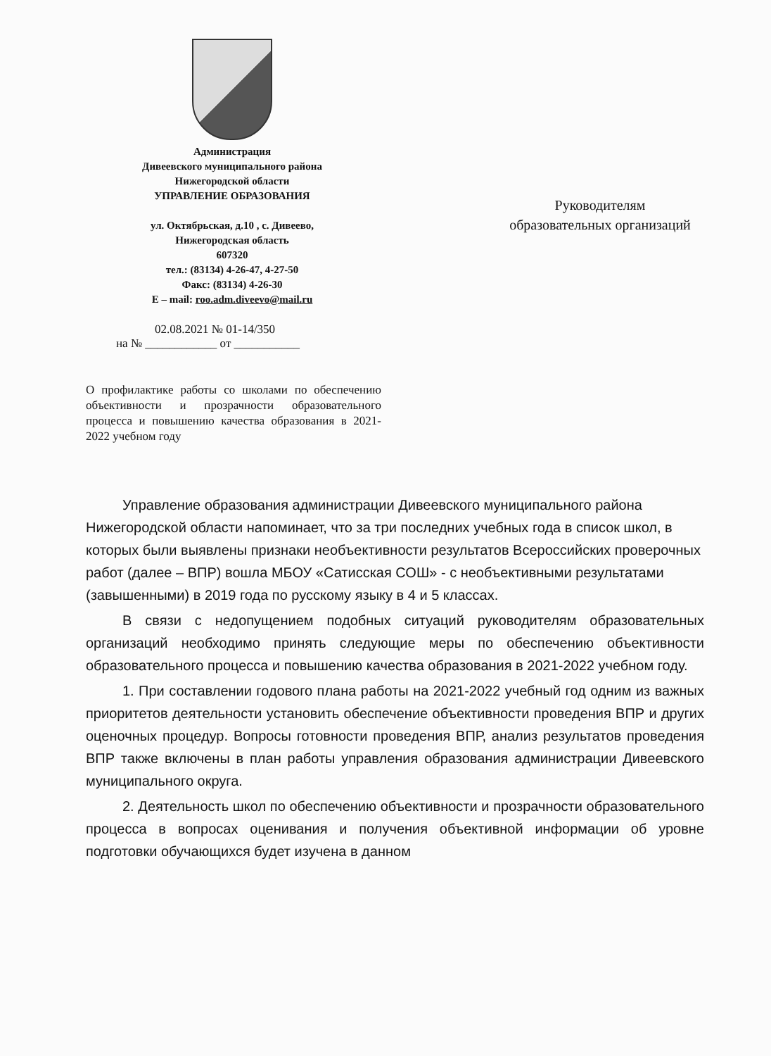Администрация
Дивеевского муниципального района
Нижегородской области
УПРАВЛЕНИЕ ОБРАЗОВАНИЯ
ул. Октябрьская, д.10 , с. Дивеево,
Нижегородская область
607320
тел.: (83134) 4-26-47, 4-27-50
Факс: (83134) 4-26-30
E – mail: roo.adm.diveevo@mail.ru
Руководителям
образовательных организаций
02.08.2021 № 01-14/350
на № ____________ от ___________
О профилактике работы со школами по обеспечению объективности и прозрачности образовательного процесса и повышению качества образования в 2021-2022 учебном году
Управление образования администрации Дивеевского муниципального района Нижегородской области напоминает, что за три последних учебных года в список школ, в которых были выявлены признаки необъективности результатов Всероссийских проверочных работ (далее – ВПР) вошла МБОУ «Сатисская СОШ» - с необъективными результатами (завышенными) в 2019 года по русскому языку в 4 и 5 классах.
В связи с недопущением подобных ситуаций руководителям образовательных организаций необходимо принять следующие меры по обеспечению объективности образовательного процесса и повышению качества образования в 2021-2022 учебном году.
1. При составлении годового плана работы на 2021-2022 учебный год одним из важных приоритетов деятельности установить обеспечение объективности проведения ВПР и других оценочных процедур. Вопросы готовности проведения ВПР, анализ результатов проведения ВПР также включены в план работы управления образования администрации Дивеевского муниципального округа.
2. Деятельность школ по обеспечению объективности и прозрачности образовательного процесса в вопросах оценивания и получения объективной информации об уровне подготовки обучающихся будет изучена в данном